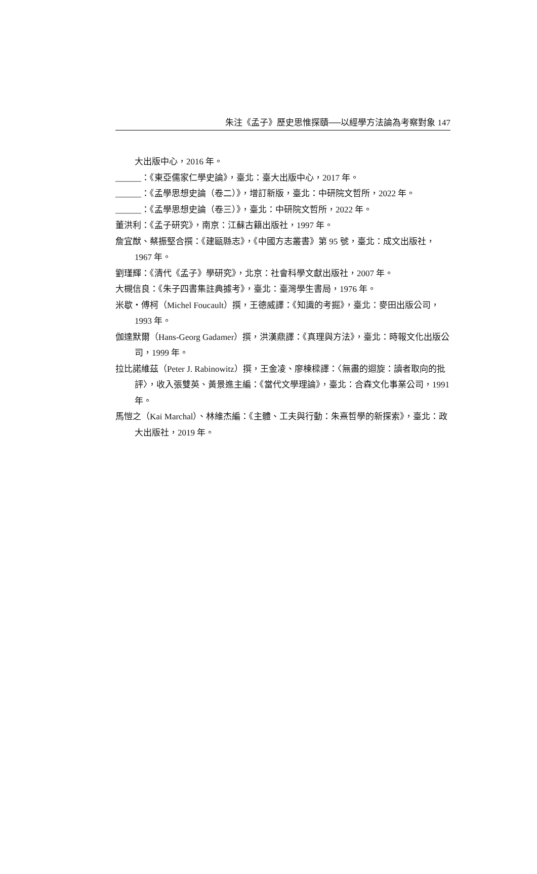朱注《孟子》歷史思惟探賾──以經學方法論為考察對象 147
大出版中心，2016 年。
______：《東亞儒家仁學史論》，臺北：臺大出版中心，2017 年。
______：《孟學思想史論（卷二）》，增訂新版，臺北：中研院文哲所，2022 年。
______：《孟學思想史論（卷三）》，臺北：中研院文哲所，2022 年。
董洪利：《孟子研究》，南京：江蘇古籍出版社，1997 年。
詹宜猷、蔡振堅合撰：《建甌縣志》，《中國方志叢書》第 95 號，臺北：成文出版社，1967 年。
劉瑾輝：《清代《孟子》學研究》，北京：社會科學文獻出版社，2007 年。
大槻信良：《朱子四書集註典據考》，臺北：臺灣學生書局，1976 年。
米歇・傅柯（Michel Foucault）撰，王德威譯：《知識的考掘》，臺北：麥田出版公司，1993 年。
伽達默爾（Hans-Georg Gadamer）撰，洪漢鼎譯：《真理與方法》，臺北：時報文化出版公司，1999 年。
拉比諾維茲（Peter J. Rabinowitz）撰，王金凌、廖棟樑譯：〈無盡的迴旋：讀者取向的批評〉，收入張雙英、黃景進主編：《當代文學理論》，臺北：合森文化事業公司，1991 年。
馬愷之（Kai Marchal）、林維杰編：《主體、工夫與行動：朱熹哲學的新探索》，臺北：政大出版社，2019 年。